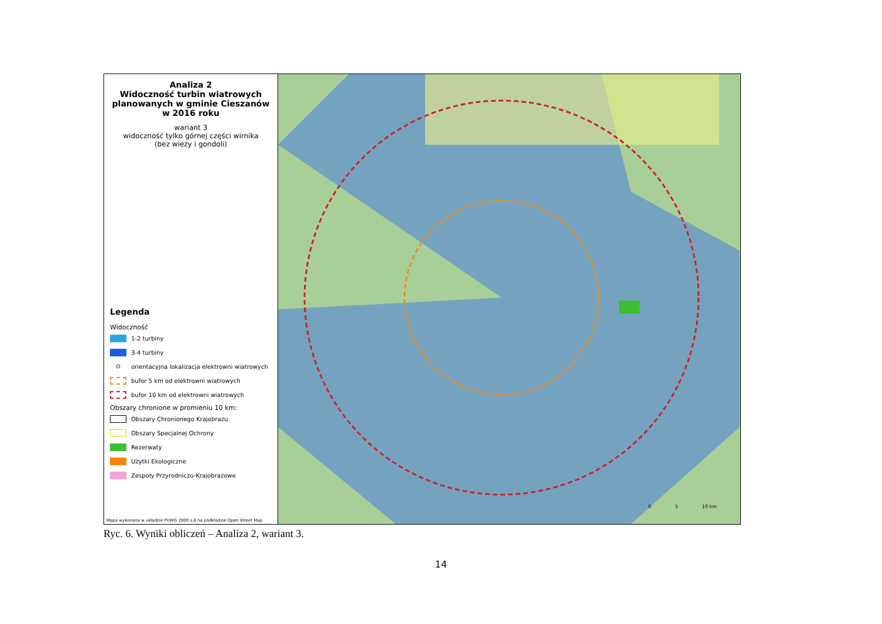Analiza 2
Widoczność turbin wiatrowych planowanych w gminie Cieszanów w 2016 roku
wariant 3
widoczność tylko górnej części wirnika
(bez wieży i gondoli)
Legenda
Widoczność
1-2 turbiny
3-4 turbiny
⊙
orientacyjna lokalizacja elektrowni wiatrowych
bufor 5 km od elektrowni wiatrowych
bufor 10 km od elektrowni wiatrowych
Obszary chronione w promieniu 10 km:
Obszary Chronionego Krajobrazu
Obszary Specjalnej Ochrony
Rezerwaty
Użytki Ekologiczne
Zespoły Przyrodniczo-Krajobrazowe
Mapa wykonana w układzie PUWG 2000 s.8 na podkładzie Open Street Map
0 5 10 km
Ryc. 6. Wyniki obliczeń – Analiza 2, wariant 3.
14